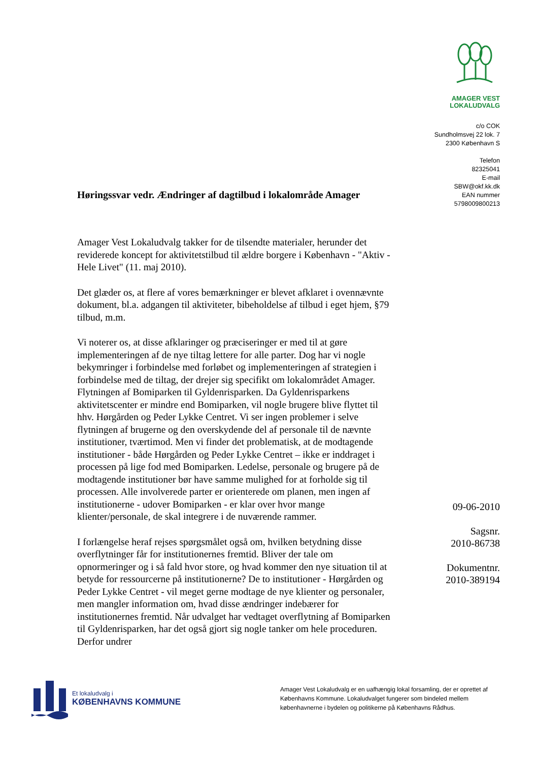AMAGER VEST
LOKALUDVALG
c/o COK
Sundholmsvej 22 lok. 7
2300 København S
Telefon
82325041
E-mail
SBW@okf.kk.dk
EAN nummer
5798009800213
Høringssvar vedr. Ændringer af dagtilbud i lokalområde Amager
Amager Vest Lokaludvalg takker for de tilsendte materialer, herunder det reviderede koncept for aktivitetstilbud til ældre borgere i København - "Aktiv - Hele Livet" (11. maj 2010).
Det glæder os, at flere af vores bemærkninger er blevet afklaret i ovennævnte dokument, bl.a. adgangen til aktiviteter, bibeholdelse af tilbud i eget hjem, §79 tilbud, m.m.
Vi noterer os, at disse afklaringer og præciseringer er med til at gøre implementeringen af de nye tiltag lettere for alle parter. Dog har vi nogle bekymringer i forbindelse med forløbet og implementeringen af strategien i forbindelse med de tiltag, der drejer sig specifikt om lokalområdet Amager. Flytningen af Bomiparken til Gyldenrisparken. Da Gyldenrisparkens aktivitetscenter er mindre end Bomiparken, vil nogle brugere blive flyttet til hhv. Hørgården og Peder Lykke Centret. Vi ser ingen problemer i selve flytningen af brugerne og den overskydende del af personale til de nævnte institutioner, tværtimod. Men vi finder det problematisk, at de modtagende institutioner - både Hørgården og Peder Lykke Centret – ikke er inddraget i processen på lige fod med Bomiparken. Ledelse, personale og brugere på de modtagende institutioner bør have samme mulighed for at forholde sig til processen. Alle involverede parter er orienterede om planen, men ingen af institutionerne - udover Bomiparken - er klar over hvor mange klienter/personale, de skal integrere i de nuværende rammer.
I forlængelse heraf rejses spørgsmålet også om, hvilken betydning disse overflytninger får for institutionernes fremtid. Bliver der tale om opnormeringer og i så fald hvor store, og hvad kommer den nye situation til at betyde for ressourcerne på institutionerne? De to institutioner - Hørgården og Peder Lykke Centret - vil meget gerne modtage de nye klienter og personaler, men mangler information om, hvad disse ændringer indebærer for institutionernes fremtid. Når udvalget har vedtaget overflytning af Bomiparken til Gyldenrisparken, har det også gjort sig nogle tanker om hele proceduren. Derfor undrer
09-06-2010
Sagsnr.
2010-86738
Dokumentnr.
2010-389194
Et lokaludvalg i
KØBENHAVNS KOMMUNE
Amager Vest Lokaludvalg er en uafhængig lokal forsamling, der er oprettet af Københavns Kommune. Lokaludvalget fungerer som bindeled mellem københavnerne i bydelen og politikerne på Københavns Rådhus.